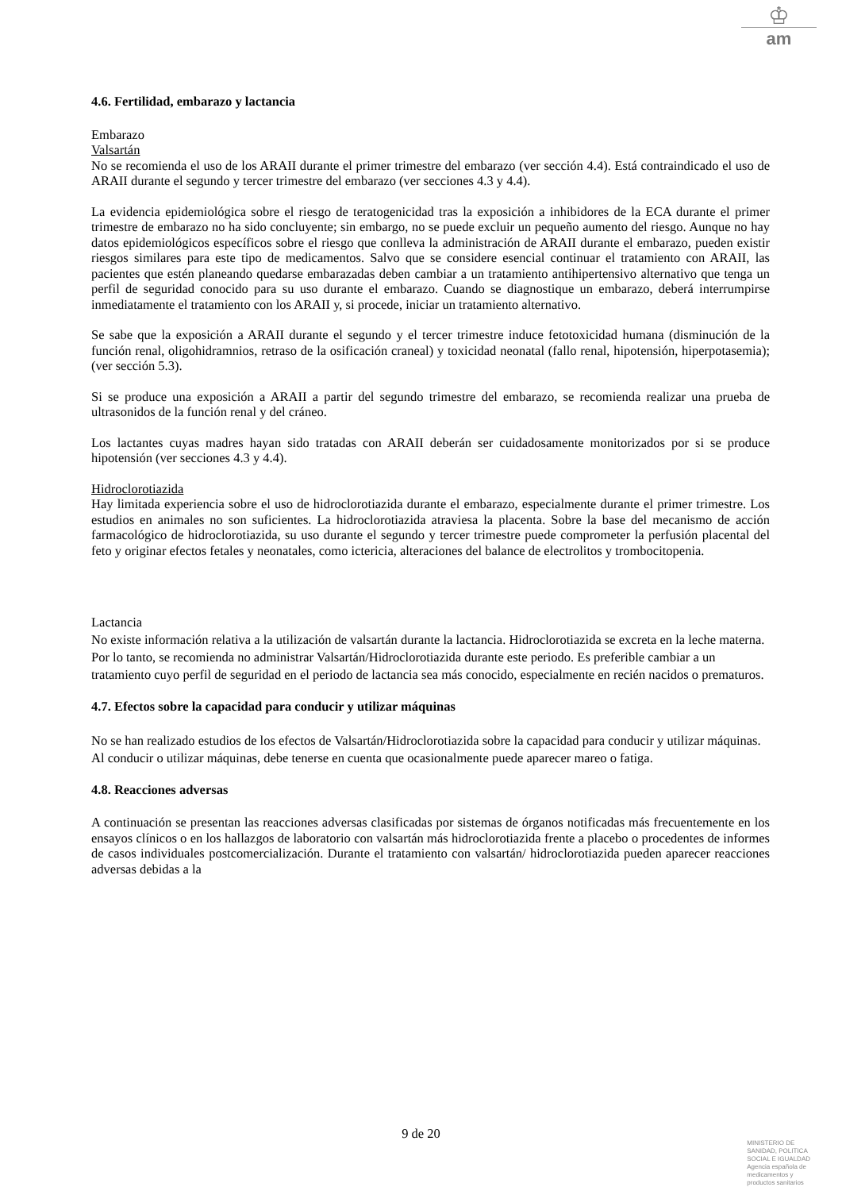♔
am
4.6. Fertilidad, embarazo y lactancia
Embarazo
Valsartán
No se recomienda el uso de los ARAII durante el primer trimestre del embarazo (ver sección 4.4). Está contraindicado el uso de ARAII durante el segundo y tercer trimestre del embarazo (ver secciones 4.3 y 4.4).
La evidencia epidemiológica sobre el riesgo de teratogenicidad tras la exposición a inhibidores de la ECA durante el primer trimestre de embarazo no ha sido concluyente; sin embargo, no se puede excluir un pequeño aumento del riesgo. Aunque no hay datos epidemiológicos específicos sobre el riesgo que conlleva la administración de ARAII durante el embarazo, pueden existir riesgos similares para este tipo de medicamentos. Salvo que se considere esencial continuar el tratamiento con ARAII, las pacientes que estén planeando quedarse embarazadas deben cambiar a un tratamiento antihipertensivo alternativo que tenga un perfil de seguridad conocido para su uso durante el embarazo. Cuando se diagnostique un embarazo, deberá interrumpirse inmediatamente el tratamiento con los ARAII y, si procede, iniciar un tratamiento alternativo.
Se sabe que la exposición a ARAII durante el segundo y el tercer trimestre induce fetotoxicidad humana (disminución de la función renal, oligohidramnios, retraso de la osificación craneal) y toxicidad neonatal (fallo renal, hipotensión, hiperpotasemia); (ver sección 5.3).
Si se produce una exposición a ARAII a partir del segundo trimestre del embarazo, se recomienda realizar una prueba de ultrasonidos de la función renal y del cráneo.
Los lactantes cuyas madres hayan sido tratadas con ARAII deberán ser cuidadosamente monitorizados por si se produce hipotensión (ver secciones 4.3 y 4.4).
Hidroclorotiazida
Hay limitada experiencia sobre el uso de hidroclorotiazida durante el embarazo, especialmente durante el primer trimestre. Los estudios en animales no son suficientes. La hidroclorotiazida atraviesa la placenta. Sobre la base del mecanismo de acción farmacológico de hidroclorotiazida, su uso durante el segundo y tercer trimestre puede comprometer la perfusión placental del feto y originar efectos fetales y neonatales, como ictericia, alteraciones del balance de electrolitos y trombocitopenia.
Lactancia
No existe información relativa a la utilización de valsartán durante la lactancia. Hidroclorotiazida se excreta en la leche materna. Por lo tanto, se recomienda no administrar Valsartán/Hidroclorotiazida durante este periodo. Es preferible cambiar a un tratamiento cuyo perfil de seguridad en el periodo de lactancia sea más conocido, especialmente en recién nacidos o prematuros.
4.7. Efectos sobre la capacidad para conducir y utilizar máquinas
No se han realizado estudios de los efectos de Valsartán/Hidroclorotiazida sobre la capacidad para conducir y utilizar máquinas. Al conducir o utilizar máquinas, debe tenerse en cuenta que ocasionalmente puede aparecer mareo o fatiga.
4.8. Reacciones adversas
A continuación se presentan las reacciones adversas clasificadas por sistemas de órganos notificadas más frecuentemente en los ensayos clínicos o en los hallazgos de laboratorio con valsartán más hidroclorotiazida frente a placebo o procedentes de informes de casos individuales postcomercialización. Durante el tratamiento con valsartán/ hidroclorotiazida pueden aparecer reacciones adversas debidas a la
9 de 20
MINISTERIO DE
SANIDAD, POLITICA
SOCIAL E IGUALDAD
Agencia española de
medicamentos y
productos sanitarios